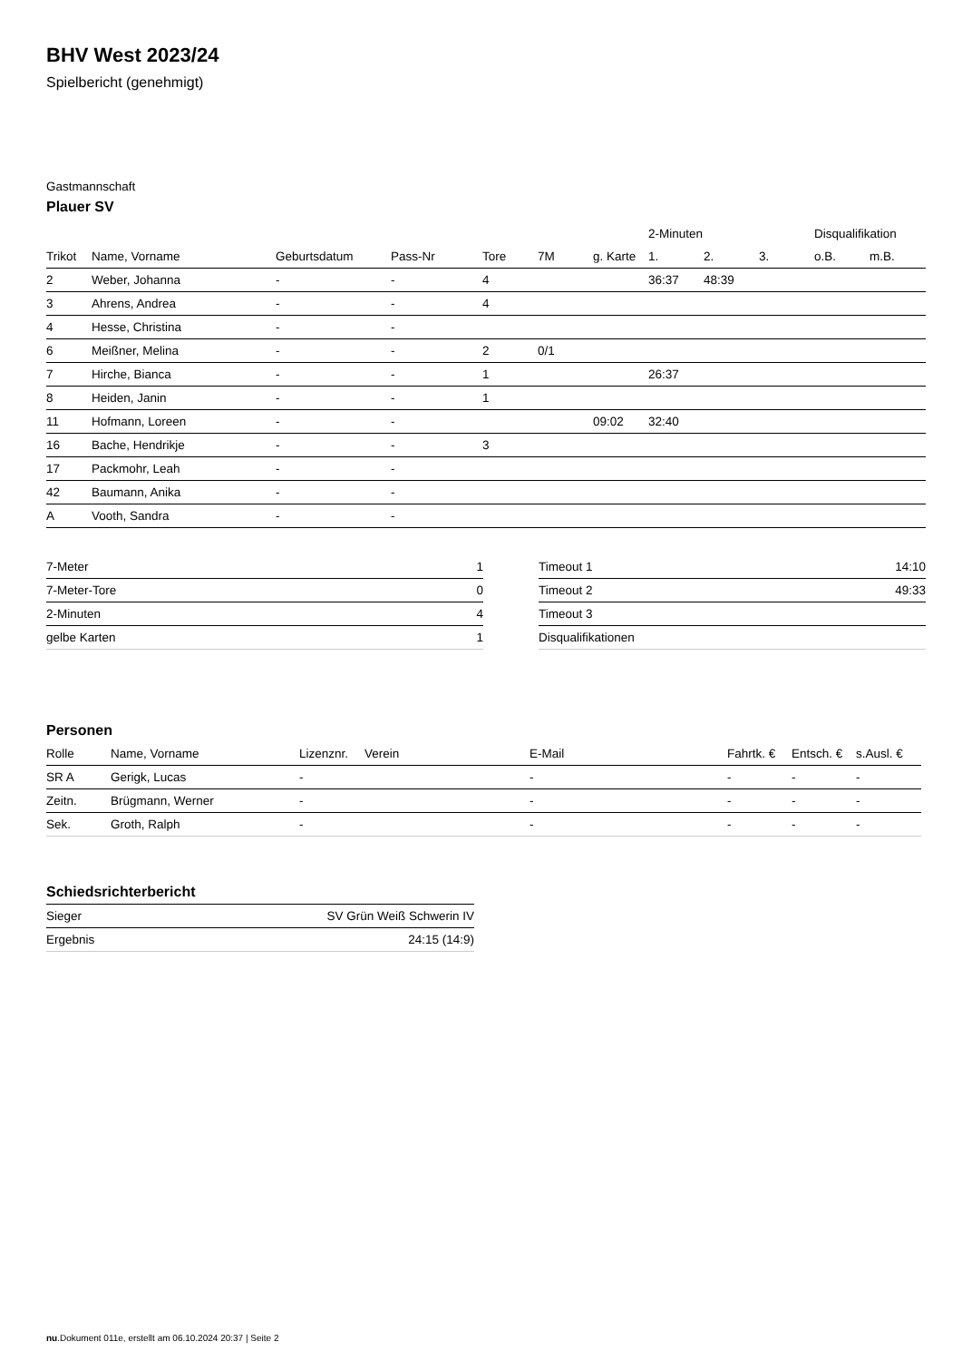BHV West 2023/24
Spielbericht (genehmigt)
Gastmannschaft
Plauer SV
| | | | | | | | 2-Minuten | | | Disqualifikation | |
| --- | --- | --- | --- | --- | --- | --- | --- | --- | --- | --- | --- |
| Trikot | Name, Vorname | Geburtsdatum | Pass-Nr | Tore | 7M | g. Karte | 1. | 2. | 3. | o.B. | m.B. |
| 2 | Weber, Johanna | - | - | 4 | | | 36:37 | 48:39 | | | |
| 3 | Ahrens, Andrea | - | - | 4 | | | | | | | |
| 4 | Hesse, Christina | - | - | | | | | | | | |
| 6 | Meißner, Melina | - | - | 2 | 0/1 | | | | | | |
| 7 | Hirche, Bianca | - | - | 1 | | | 26:37 | | | | |
| 8 | Heiden, Janin | - | - | 1 | | | | | | | |
| 11 | Hofmann, Loreen | - | - | | | 09:02 | 32:40 | | | | |
| 16 | Bache, Hendrikje | - | - | 3 | | | | | | | |
| 17 | Packmohr, Leah | - | - | | | | | | | | |
| 42 | Baumann, Anika | - | - | | | | | | | | |
| A | Vooth, Sandra | - | - | | | | | | | | |
| 7-Meter | 1 |
| 7-Meter-Tore | 0 |
| 2-Minuten | 4 |
| gelbe Karten | 1 |
| Timeout 1 | 14:10 |
| Timeout 2 | 49:33 |
| Timeout 3 | |
| Disqualifikationen | |
Personen
| Rolle | Name, Vorname | Lizenznr. | Verein | E-Mail | Fahrtk. € | Entsch. € | s.Ausl. € |
| --- | --- | --- | --- | --- | --- | --- | --- |
| SR A | Gerigk, Lucas | - | | - | - | - | - |
| Zeitn. | Brügmann, Werner | - | | - | - | - | - |
| Sek. | Groth, Ralph | - | | - | - | - | - |
Schiedsrichterbericht
| Sieger | SV Grün Weiß Schwerin IV |
| Ergebnis | 24:15 (14:9) |
nu.Dokument 011e, erstellt am 06.10.2024 20:37 | Seite 2